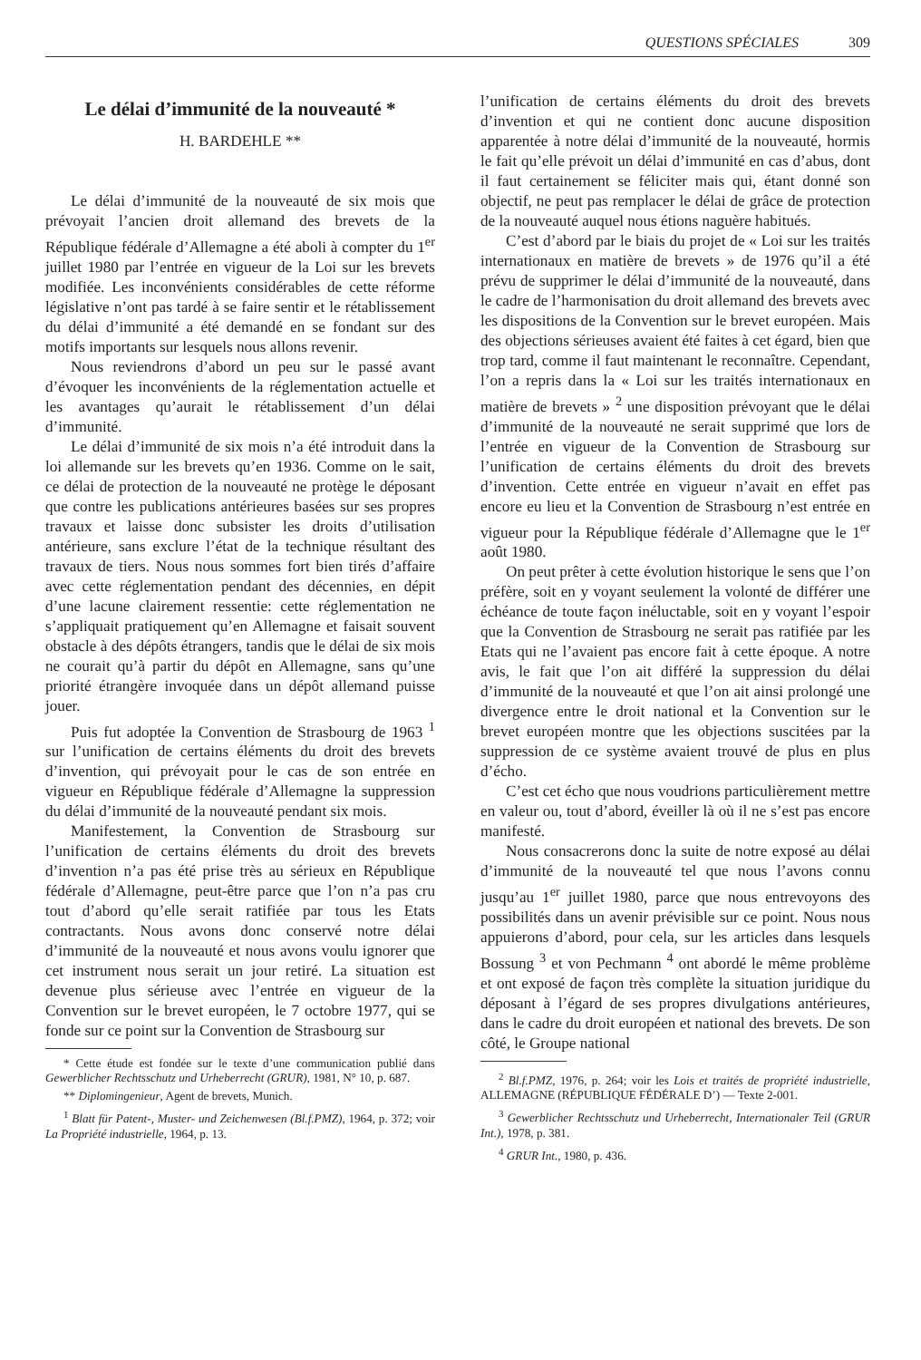QUESTIONS SPÉCIALES 309
Le délai d’immunité de la nouveauté *
H. BARDEHLE **
Le délai d’immunité de la nouveauté de six mois que prévoyait l’ancien droit allemand des brevets de la République fédérale d’Allemagne a été aboli à compter du 1<sup>er</sup> juillet 1980 par l’entrée en vigueur de la Loi sur les brevets modifiée. Les inconvénients considérables de cette réforme législative n’ont pas tardé à se faire sentir et le rétablissement du délai d’immunité a été demandé en se fondant sur des motifs importants sur lesquels nous allons revenir.
Nous reviendrons d’abord un peu sur le passé avant d’évoquer les inconvénients de la réglementation actuelle et les avantages qu’aurait le rétablissement d’un délai d’immunité.
Le délai d’immunité de six mois n’a été introduit dans la loi allemande sur les brevets qu’en 1936. Comme on le sait, ce délai de protection de la nouveauté ne protège le déposant que contre les publications antérieures basées sur ses propres travaux et laisse donc subsister les droits d’utilisation antérieure, sans exclure l’état de la technique résultant des travaux de tiers. Nous nous sommes fort bien tirés d’affaire avec cette réglementation pendant des décennies, en dépit d’une lacune clairement ressentie: cette réglementation ne s’appliquait pratiquement qu’en Allemagne et faisait souvent obstacle à des dépôts étrangers, tandis que le délai de six mois ne courait qu’à partir du dépôt en Allemagne, sans qu’une priorité étrangère invoquée dans un dépôt allemand puisse jouer.
Puis fut adoptée la Convention de Strasbourg de 1963 <sup>1</sup> sur l’unification de certains éléments du droit des brevets d’invention, qui prévoyait pour le cas de son entrée en vigueur en République fédérale d’Allemagne la suppression du délai d’immunité de la nouveauté pendant six mois.
Manifestement, la Convention de Strasbourg sur l’unification de certains éléments du droit des brevets d’invention n’a pas été prise très au sérieux en République fédérale d’Allemagne, peut-être parce que l’on n’a pas cru tout d’abord qu’elle serait ratifiée par tous les Etats contractants. Nous avons donc conservé notre délai d’immunité de la nouveauté et nous avons voulu ignorer que cet instrument nous serait un jour retiré. La situation est devenue plus sérieuse avec l’entrée en vigueur de la Convention sur le brevet européen, le 7 octobre 1977, qui se fonde sur ce point sur la Convention de Strasbourg sur
* Cette étude est fondée sur le texte d’une communication publié dans Gewerblicher Rechtsschutz und Urheberrecht (GRUR), 1981, N° 10, p. 687.
** Diplomingenieur, Agent de brevets, Munich.
<sup>1</sup> Blatt für Patent-, Muster- und Zeichenwesen (Bl.f.PMZ), 1964, p. 372; voir La Propriété industrielle, 1964, p. 13.
l’unification de certains éléments du droit des brevets d’invention et qui ne contient donc aucune disposition apparentée à notre délai d’immunité de la nouveauté, hormis le fait qu’elle prévoit un délai d’immunité en cas d’abus, dont il faut certainement se féliciter mais qui, étant donné son objectif, ne peut pas remplacer le délai de grâce de protection de la nouveauté auquel nous étions naguère habitués.
C’est d’abord par le biais du projet de « Loi sur les traités internationaux en matière de brevets » de 1976 qu’il a été prévu de supprimer le délai d’immunité de la nouveauté, dans le cadre de l’harmonisation du droit allemand des brevets avec les dispositions de la Convention sur le brevet européen. Mais des objections sérieuses avaient été faites à cet égard, bien que trop tard, comme il faut maintenant le reconnaître. Cependant, l’on a repris dans la « Loi sur les traités internationaux en matière de brevets » <sup>2</sup> une disposition prévoyant que le délai d’immunité de la nouveauté ne serait supprimé que lors de l’entrée en vigueur de la Convention de Strasbourg sur l’unification de certains éléments du droit des brevets d’invention. Cette entrée en vigueur n’avait en effet pas encore eu lieu et la Convention de Strasbourg n’est entrée en vigueur pour la République fédérale d’Allemagne que le 1<sup>er</sup> août 1980.
On peut prêter à cette évolution historique le sens que l’on préfère, soit en y voyant seulement la volonté de différer une échéance de toute façon inéluctable, soit en y voyant l’espoir que la Convention de Strasbourg ne serait pas ratifiée par les Etats qui ne l’avaient pas encore fait à cette époque. A notre avis, le fait que l’on ait différé la suppression du délai d’immunité de la nouveauté et que l’on ait ainsi prolongé une divergence entre le droit national et la Convention sur le brevet européen montre que les objections suscitées par la suppression de ce système avaient trouvé de plus en plus d’écho.
C’est cet écho que nous voudrions particulièrement mettre en valeur ou, tout d’abord, éveiller là où il ne s’est pas encore manifesté.
Nous consacrerons donc la suite de notre exposé au délai d’immunité de la nouveauté tel que nous l’avons connu jusqu’au 1<sup>er</sup> juillet 1980, parce que nous entrevoyons des possibilités dans un avenir prévisible sur ce point. Nous nous appuierons d’abord, pour cela, sur les articles dans lesquels Bossung <sup>3</sup> et von Pechmann <sup>4</sup> ont abordé le même problème et ont exposé de façon très complète la situation juridique du déposant à l’égard de ses propres divulgations antérieures, dans le cadre du droit européen et national des brevets. De son côté, le Groupe national
<sup>2</sup> Bl.f.PMZ, 1976, p. 264; voir les Lois et traités de propriété industrielle, ALLEMAGNE (RÉPUBLIQUE FÉDÉRALE D’) — Texte 2-001.
<sup>3</sup> Gewerblicher Rechtsschutz und Urheberrecht, Internationaler Teil (GRUR Int.), 1978, p. 381.
<sup>4</sup> GRUR Int., 1980, p. 436.